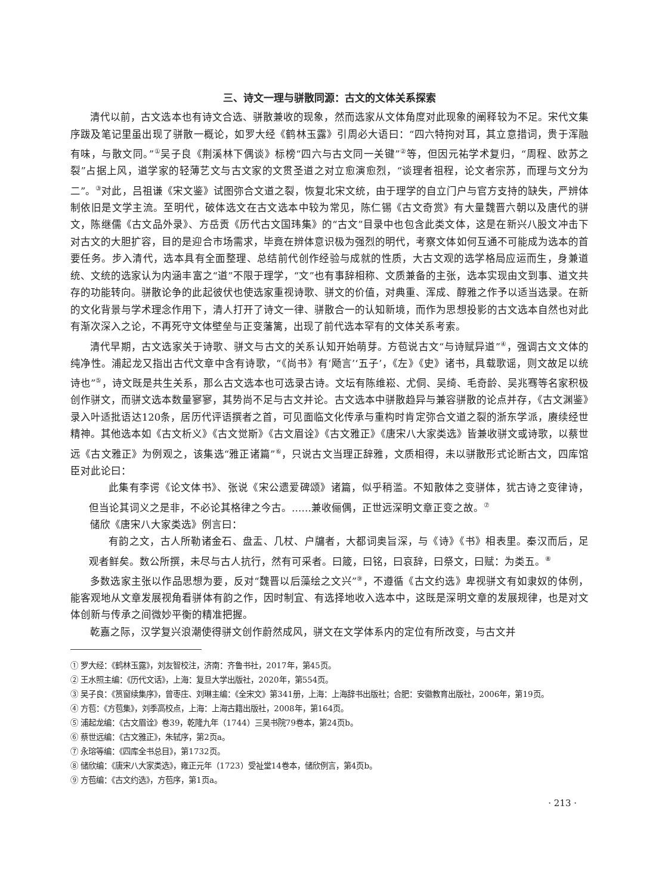三、诗文一理与骈散同源：古文的文体关系探索
清代以前，古文选本也有诗文合选、骈散兼收的现象，然而选家从文体角度对此现象的阐释较为不足。宋代文集序跋及笔记里虽出现了骈散一概论，如罗大经《鹤林玉露》引周必大语曰：“四六特拘对耳，其立意措词，贵于浑融有味，与散文同。”<sup>①</sup>吴子良《荆溪林下偶谈》标榜“四六与古文同一关键”<sup>②</sup>等，但因元祐学术复归，“周程、欧苏之裂”占据上风，道学家的轻薄艺文与古文家的文贯圣道之对立愈演愈烈，“谈理者祖程，论文者宗苏，而理与文分为二”。<sup>③</sup>对此，吕祖谦《宋文鉴》试图弥合文道之裂，恢复北宋文统，由于理学的自立门户与官方支持的缺失，严辨体制依旧是文学主流。至明代，破体选文在古文选本中较为常见，陈仁锡《古文奇赏》有大量魏晋六朝以及唐代的骈文，陈继儒《古文品外录》、方岳贡《历代古文国玮集》的“古文”目录中也包含此类文体，这是在新兴八股文冲击下对古文的大胆扩容，目的是迎合市场需求，毕竟在辨体意识极为强烈的明代，考察文体如何互通不可能成为选本的首要任务。步入清代，选本具有全面整理、总结前代创作经验与成就的性质，大古文观的选学格局应运而生，身兼道统、文统的选家认为内涵丰富之“道”不限于理学，“文”也有事辞相称、文质兼备的主张，选本实现由文到事、道文共存的功能转向。骈散论争的此起彼伏也使选家重视诗歌、骈文的价值，对典重、浑成、醇雅之作予以适当选录。在新的文化背景与学术理念作用下，清人打开了诗文一律、骈散合一的认知新境，而作为思想投影的古文选本自然也对此有渐次深入之论，不再死守文体壁垒与正变藩篱，出现了前代选本罕有的文体关系考索。
清代早期，古文选家关于诗歌、骈文与古文的关系认知开始萌芽。方苞说古文“与诗赋异道”<sup>④</sup>，强调古文文体的纯净性。浦起龙又指出古代文章中含有诗歌，“《尚书》有‘飏言’‘五子’，《左》《史》诸书，具载歌谣，则文故足以统诗也”<sup>⑤</sup>，诗文既是共生关系，那么古文选本也可选录古诗。文坛有陈维崧、尤侗、吴绮、毛奇龄、吴兆骞等名家积极创作骈文，而骈文选本数量寥寥，其势尚不足与古文并论。古文选本中骈散趋异与兼容骈散的论点并存，《古文渊鉴》录入叶适批语达120条，居历代评语撰者之首，可见面临文化传承与重构时肯定弥合文道之裂的浙东学派，赓续经世精神。其他选本如《古文析义》《古文觉斯》《古文眉诠》《古文雅正》《唐宋八大家类选》皆兼收骈文或诗歌，以蔡世远《古文雅正》为例观之，该集选“雅正诸篇”<sup>⑥</sup>，只说古文当理正辞雅，文质相得，未以骈散形式论断古文，四库馆臣对此论曰：
此集有李谔《论文体书》、张说《宋公遗爱碑颂》诸篇，似乎稍滥。不知散体之变骈体，犹古诗之变律诗，但当论其词义之是非，不必论其格律之今古。……兼收俪偶，正世远深明文章正变之故。<sup>⑦</sup>
储欣《唐宋八大家类选》例言曰：
有韵之文，古人所勒诸金石、盘盂、几杖、户牖者，大都词奥旨深，与《诗》《书》相表里。秦汉而后，足观者鲜矣。数公所撰，未尽与古人抗行，然有可采者。曰箴，曰铭，曰哀辞，曰祭文，曰赋：为类五。<sup>⑧</sup>
多数选家主张以作品思想为要，反对“魏晋以后藻绘之文兴”<sup>⑨</sup>，不遵循《古文约选》卑视骈文有如隶奴的体例，能客观地从文章发展视角看骈体有韵之作，因时制宜、有选择地收入选本中，这既是深明文章的发展规律，也是对文体创新与传承之间微妙平衡的精准把握。
乾嘉之际，汉学复兴浪潮使得骈文创作蔚然成风，骈文在文学体系内的定位有所改变，与古文并
① 罗大经：《鹤林玉露》，刘友智校注，济南：齐鲁书社，2017年，第45页。
② 王水照主编：《历代文话》，上海：复旦大学出版社，2020年，第554页。
③ 吴子良：《筼窗续集序》，曾枣庄、刘琳主编：《全宋文》第341册，上海：上海辞书出版社；合肥：安徽教育出版社，2006年，第19页。
④ 方苞：《方苞集》，刘季高校点，上海：上海古籍出版社，2008年，第164页。
⑤ 浦起龙编：《古文眉诠》卷39，乾隆九年（1744）三吴书院79卷本，第24页b。
⑥ 蔡世远编：《古文雅正》，朱轼序，第2页a。
⑦ 永瑢等编：《四库全书总目》，第1732页。
⑧ 储欣编：《唐宋八大家类选》，雍正元年（1723）受祉堂14卷本，储欣例言，第4页b。
⑨ 方苞编：《古文约选》，方苞序，第1页a。
· 213 ·